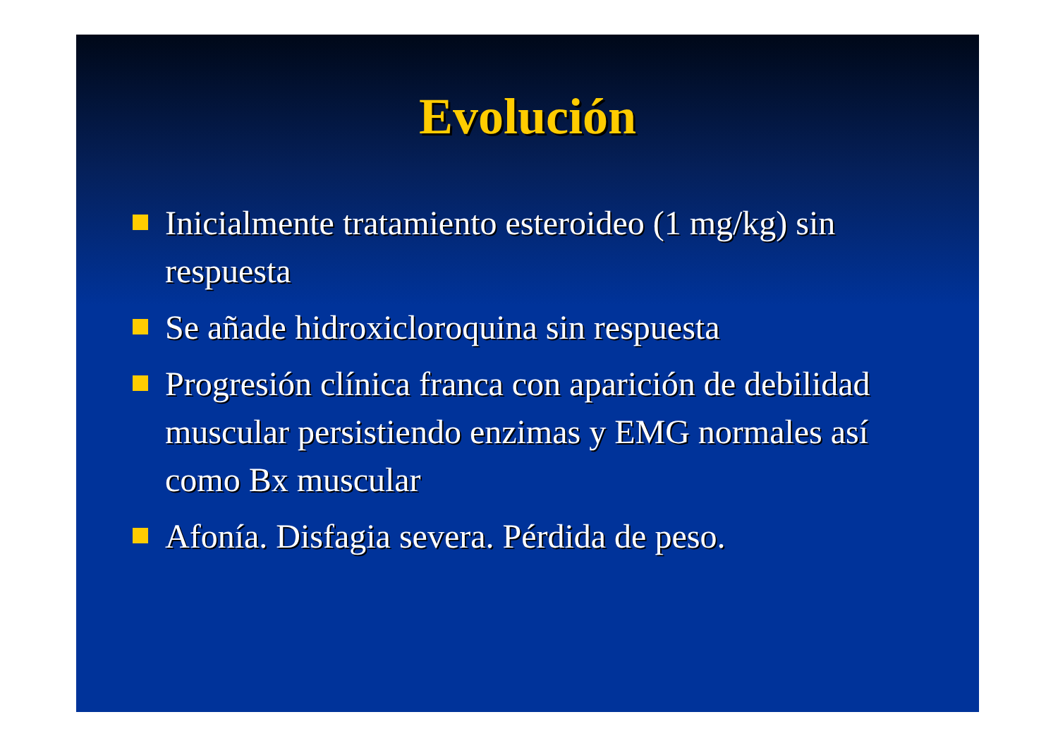Evolución
Inicialmente tratamiento esteroideo (1 mg/kg) sin respuesta
Se añade hidroxicloroquina sin respuesta
Progresión clínica franca con aparición de debilidad muscular persistiendo enzimas y EMG normales así como Bx muscular
Afonía. Disfagia severa. Pérdida de peso.